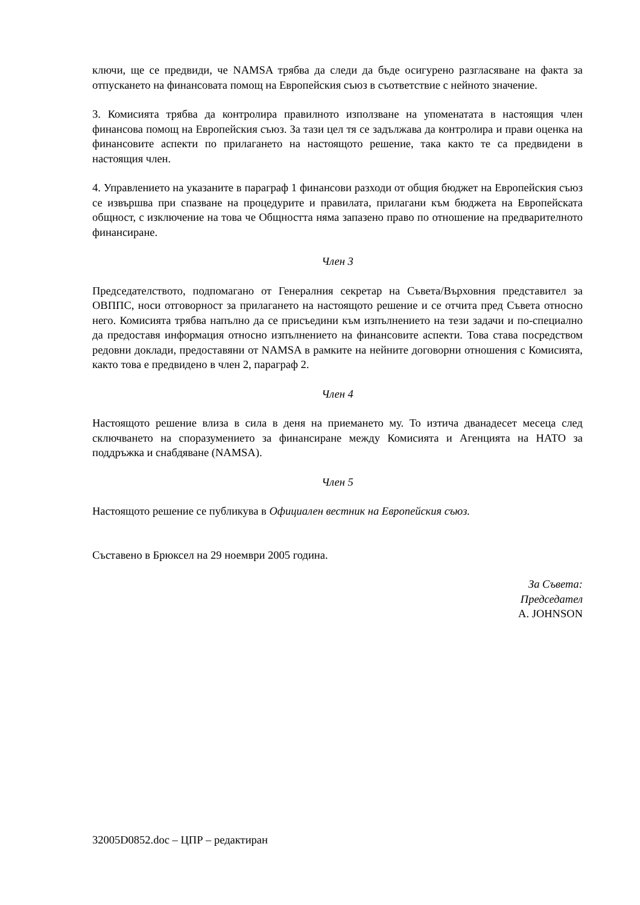ключи, ще се предвиди, че NAMSA трябва да следи да бъде осигурено разгласяване на факта за отпускането на финансовата помощ на Европейския съюз в съответствие с нейното значение.
3. Комисията трябва да контролира правилното използване на упоменатата в настоящия член финансова помощ на Европейския съюз. За тази цел тя се задължава да контролира и прави оценка на финансовите аспекти по прилагането на настоящото решение, така както те са предвидени в настоящия член.
4. Управлението на указаните в параграф 1 финансови разходи от общия бюджет на Европейския съюз се извършва при спазване на процедурите и правилата, прилагани към бюджета на Европейската общност, с изключение на това че Общността няма запазено право по отношение на предварителното финансиране.
Член 3
Председателството, подпомагано от Генералния секретар на Съвета/Върховния представител за ОВППС, носи отговорност за прилагането на настоящото решение и се отчита пред Съвета относно него. Комисията трябва напълно да се присъедини към изпълнението на тези задачи и по-специално да предоставя информация относно изпълнението на финансовите аспекти. Това става посредством редовни доклади, предоставяни от NAMSA в рамките на нейните договорни отношения с Комисията, както това е предвидено в член 2, параграф 2.
Член 4
Настоящото решение влиза в сила в деня на приемането му. То изтича дванадесет месеца след сключването на споразумението за финансиране между Комисията и Агенцията на НАТО за поддръжка и снабдяване (NAMSA).
Член 5
Настоящото решение се публикува в Официален вестник на Европейския съюз.
Съставено в Брюксел на 29 ноември 2005 година.
За Съвета:
Председател
A. JOHNSON
32005D0852.doc – ЦПР – редактиран